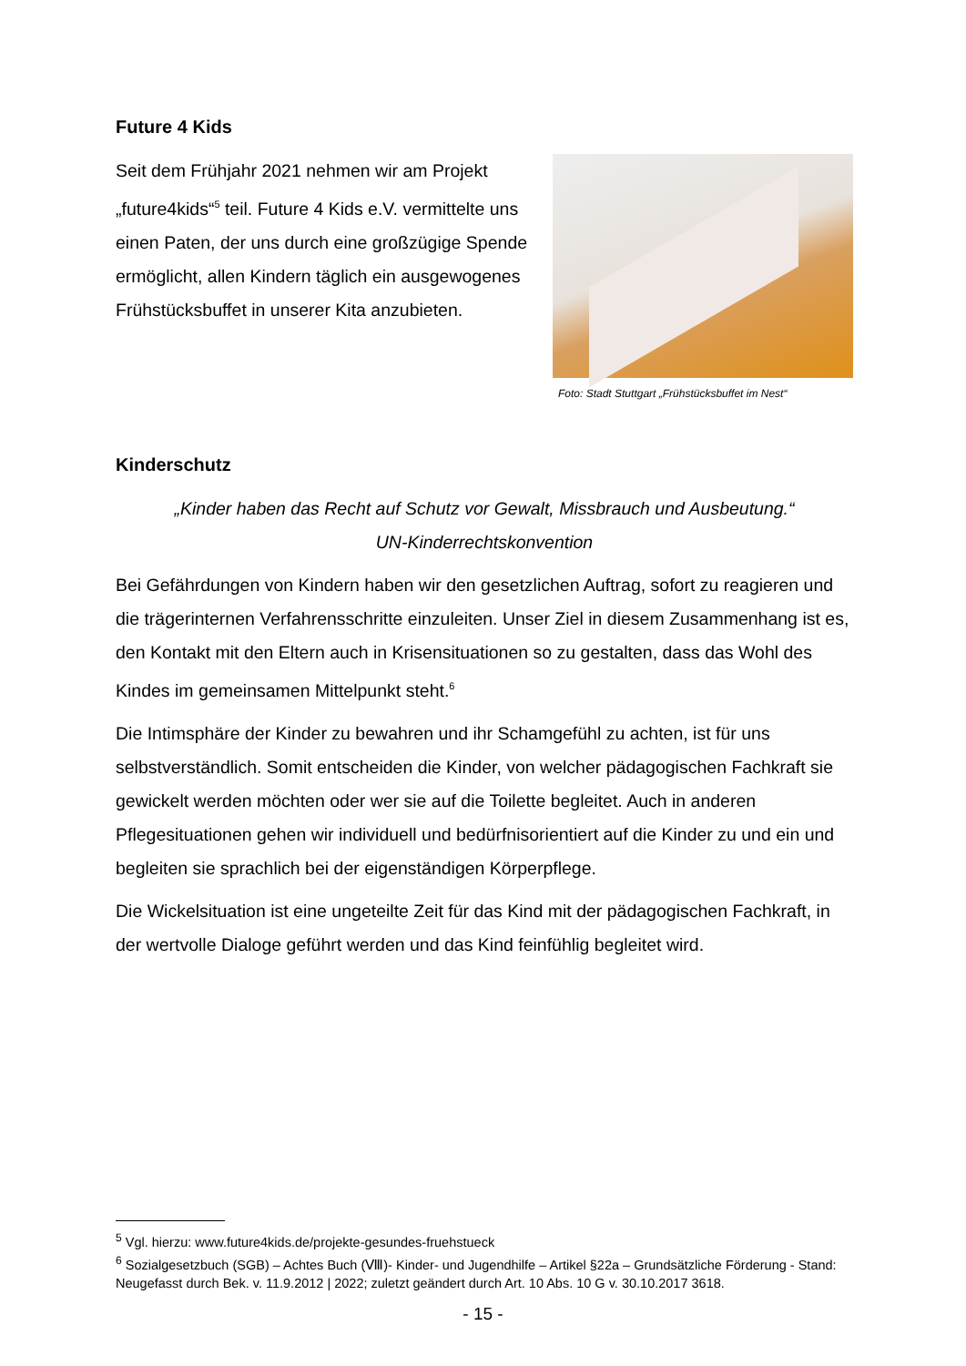Future 4 Kids
Seit dem Frühjahr 2021 nehmen wir am Projekt „future4kids“<sup>5</sup> teil. Future 4 Kids e.V. vermittelte uns einen Paten, der uns durch eine großzügige Spende ermöglicht, allen Kindern täglich ein ausgewogenes Frühstücksbuffet in unserer Kita anzubieten.
Foto: Stadt Stuttgart „Frühstücksbuffet im Nest“
Kinderschutz
„Kinder haben das Recht auf Schutz vor Gewalt, Missbrauch und Ausbeutung.“
UN-Kinderrechtskonvention
Bei Gefährdungen von Kindern haben wir den gesetzlichen Auftrag, sofort zu reagieren und die trägerinternen Verfahrensschritte einzuleiten. Unser Ziel in diesem Zusammenhang ist es, den Kontakt mit den Eltern auch in Krisensituationen so zu gestalten, dass das Wohl des Kindes im gemeinsamen Mittelpunkt steht.<sup>6</sup>
Die Intimsphäre der Kinder zu bewahren und ihr Schamgefühl zu achten, ist für uns selbstverständlich. Somit entscheiden die Kinder, von welcher pädagogischen Fachkraft sie gewickelt werden möchten oder wer sie auf die Toilette begleitet. Auch in anderen Pflegesituationen gehen wir individuell und bedürfnisorientiert auf die Kinder zu und ein und begleiten sie sprachlich bei der eigenständigen Körperpflege.
Die Wickelsituation ist eine ungeteilte Zeit für das Kind mit der pädagogischen Fachkraft, in der wertvolle Dialoge geführt werden und das Kind feinfühlig begleitet wird.
<sup>5</sup> Vgl. hierzu: www.future4kids.de/projekte-gesundes-fruehstueck
<sup>6</sup> Sozialgesetzbuch (SGB) – Achtes Buch (Ⅷ)- Kinder- und Jugendhilfe – Artikel §22a – Grundsätzliche Förderung - Stand: Neugefasst durch Bek. v. 11.9.2012 | 2022; zuletzt geändert durch Art. 10 Abs. 10 G v. 30.10.2017 3618.
- 15 -